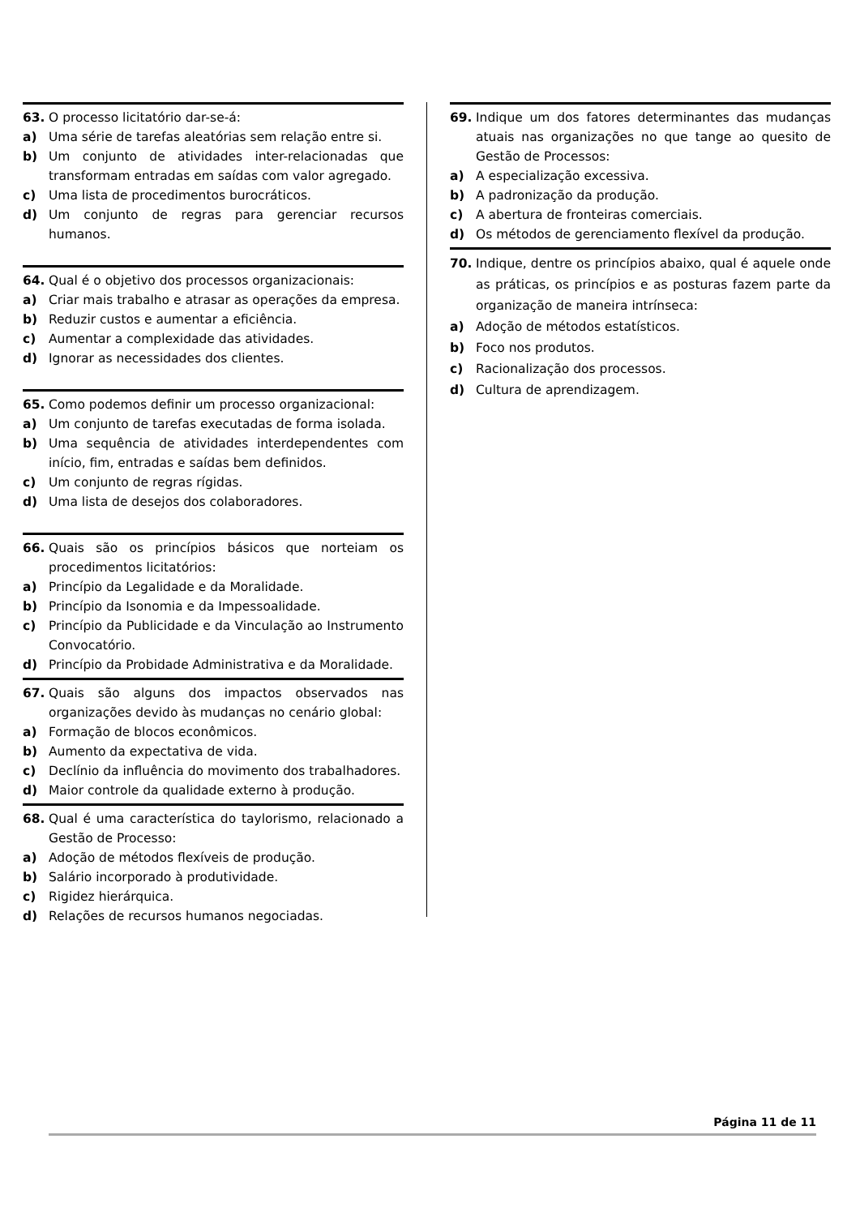63. O processo licitatório dar-se-á:
a) Uma série de tarefas aleatórias sem relação entre si.
b) Um conjunto de atividades inter-relacionadas que transformam entradas em saídas com valor agregado.
c) Uma lista de procedimentos burocráticos.
d) Um conjunto de regras para gerenciar recursos humanos.
64. Qual é o objetivo dos processos organizacionais:
a) Criar mais trabalho e atrasar as operações da empresa.
b) Reduzir custos e aumentar a eficiência.
c) Aumentar a complexidade das atividades.
d) Ignorar as necessidades dos clientes.
65. Como podemos definir um processo organizacional:
a) Um conjunto de tarefas executadas de forma isolada.
b) Uma sequência de atividades interdependentes com início, fim, entradas e saídas bem definidos.
c) Um conjunto de regras rígidas.
d) Uma lista de desejos dos colaboradores.
66. Quais são os princípios básicos que norteiam os procedimentos licitatórios:
a) Princípio da Legalidade e da Moralidade.
b) Princípio da Isonomia e da Impessoalidade.
c) Princípio da Publicidade e da Vinculação ao Instrumento Convocatório.
d) Princípio da Probidade Administrativa e da Moralidade.
67. Quais são alguns dos impactos observados nas organizações devido às mudanças no cenário global:
a) Formação de blocos econômicos.
b) Aumento da expectativa de vida.
c) Declínio da influência do movimento dos trabalhadores.
d) Maior controle da qualidade externo à produção.
68. Qual é uma característica do taylorismo, relacionado a Gestão de Processo:
a) Adoção de métodos flexíveis de produção.
b) Salário incorporado à produtividade.
c) Rigidez hierárquica.
d) Relações de recursos humanos negociadas.
69. Indique um dos fatores determinantes das mudanças atuais nas organizações no que tange ao quesito de Gestão de Processos:
a) A especialização excessiva.
b) A padronização da produção.
c) A abertura de fronteiras comerciais.
d) Os métodos de gerenciamento flexível da produção.
70. Indique, dentre os princípios abaixo, qual é aquele onde as práticas, os princípios e as posturas fazem parte da organização de maneira intrínseca:
a) Adoção de métodos estatísticos.
b) Foco nos produtos.
c) Racionalização dos processos.
d) Cultura de aprendizagem.
Página 11 de 11